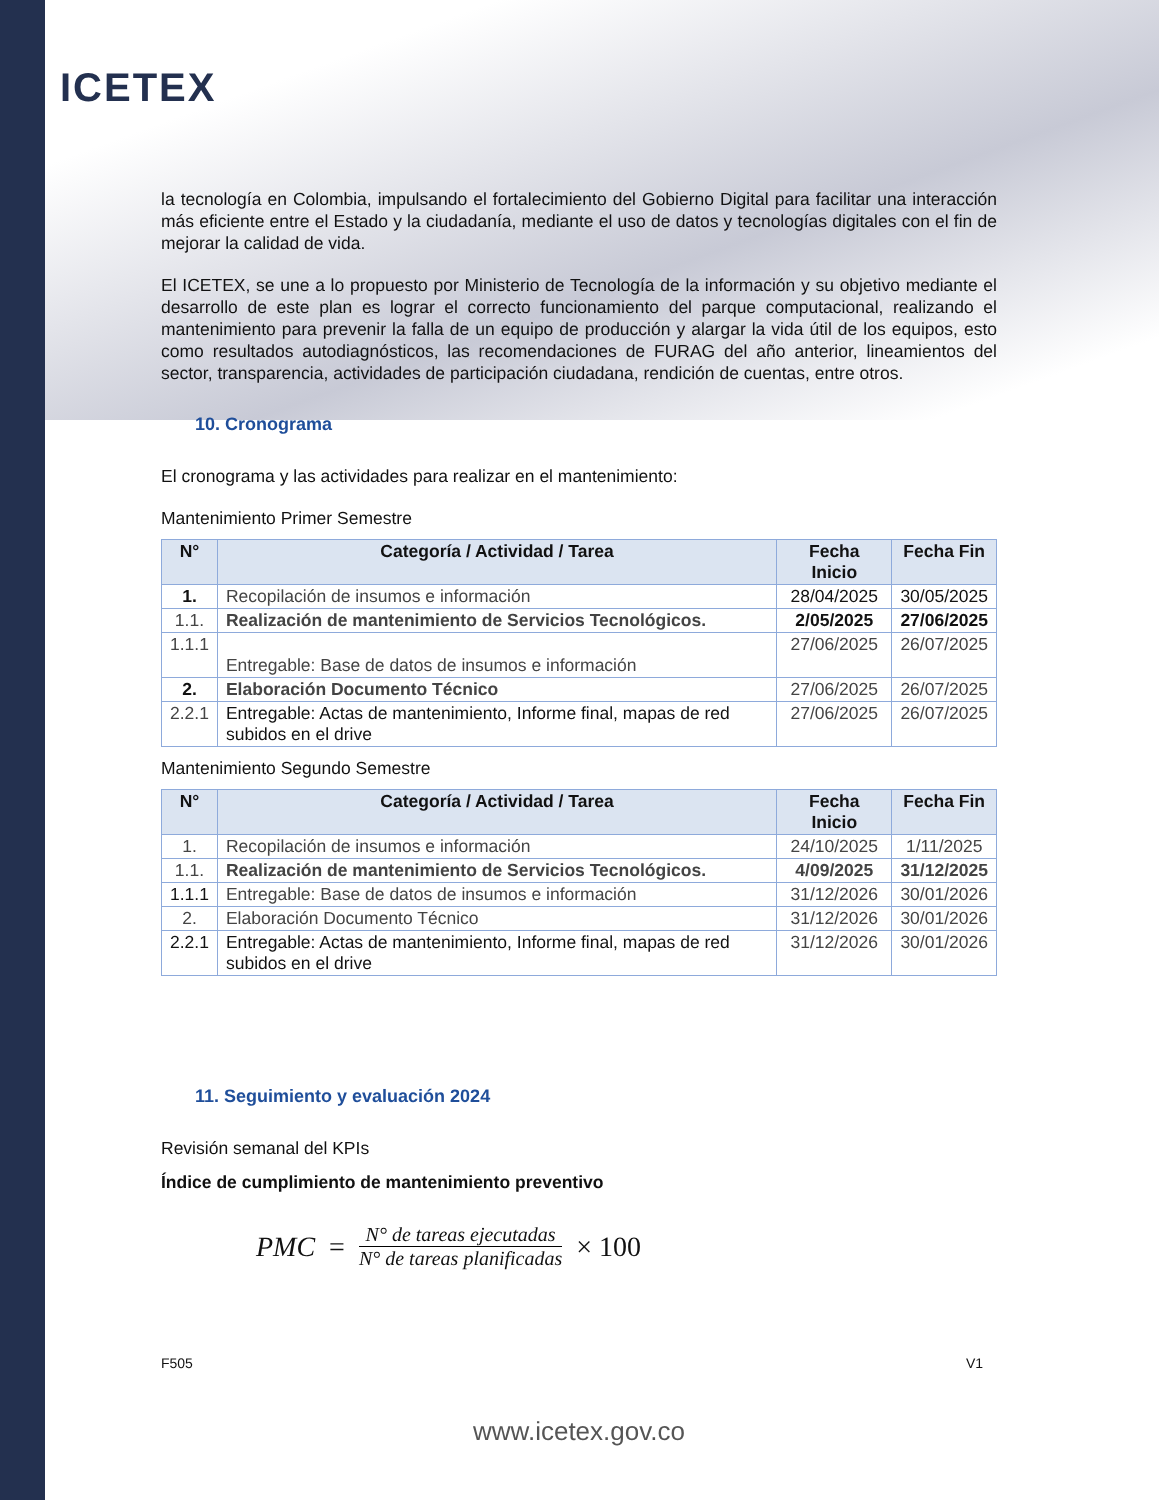ICETEX
la tecnología en Colombia, impulsando el fortalecimiento del Gobierno Digital para facilitar una interacción más eficiente entre el Estado y la ciudadanía, mediante el uso de datos y tecnologías digitales con el fin de mejorar la calidad de vida.
El ICETEX, se une a lo propuesto por Ministerio de Tecnología de la información y su objetivo mediante el desarrollo de este plan es lograr el correcto funcionamiento del parque computacional, realizando el mantenimiento para prevenir la falla de un equipo de producción y alargar la vida útil de los equipos, esto como resultados autodiagnósticos, las recomendaciones de FURAG del año anterior, lineamientos del sector, transparencia, actividades de participación ciudadana, rendición de cuentas, entre otros.
10. Cronograma
El cronograma y las actividades para realizar en el mantenimiento:
Mantenimiento Primer Semestre
| N° | Categoría / Actividad / Tarea | Fecha Inicio | Fecha Fin |
| --- | --- | --- | --- |
| 1. | Recopilación de insumos e información | 28/04/2025 | 30/05/2025 |
| 1.1. | Realización de mantenimiento de Servicios Tecnológicos. | 2/05/2025 | 27/06/2025 |
| 1.1.1 | Entregable: Base de datos de insumos e información | 27/06/2025 | 26/07/2025 |
| 2. | Elaboración Documento Técnico | 27/06/2025 | 26/07/2025 |
| 2.2.1 | Entregable: Actas de mantenimiento, Informe final, mapas de red subidos en el drive | 27/06/2025 | 26/07/2025 |
Mantenimiento Segundo Semestre
| N° | Categoría / Actividad / Tarea | Fecha Inicio | Fecha Fin |
| --- | --- | --- | --- |
| 1. | Recopilación de insumos e información | 24/10/2025 | 1/11/2025 |
| 1.1. | Realización de mantenimiento de Servicios Tecnológicos. | 4/09/2025 | 31/12/2025 |
| 1.1.1 | Entregable: Base de datos de insumos e información | 31/12/2026 | 30/01/2026 |
| 2. | Elaboración Documento Técnico | 31/12/2026 | 30/01/2026 |
| 2.2.1 | Entregable: Actas de mantenimiento, Informe final, mapas de red subidos en el drive | 31/12/2026 | 30/01/2026 |
11. Seguimiento y evaluación 2024
Revisión semanal del KPIs
Índice de cumplimiento de mantenimiento preventivo
PMC = N° de tareas ejecutadas N° de tareas planificadas × 100
F505 V1
www.icetex.gov.co